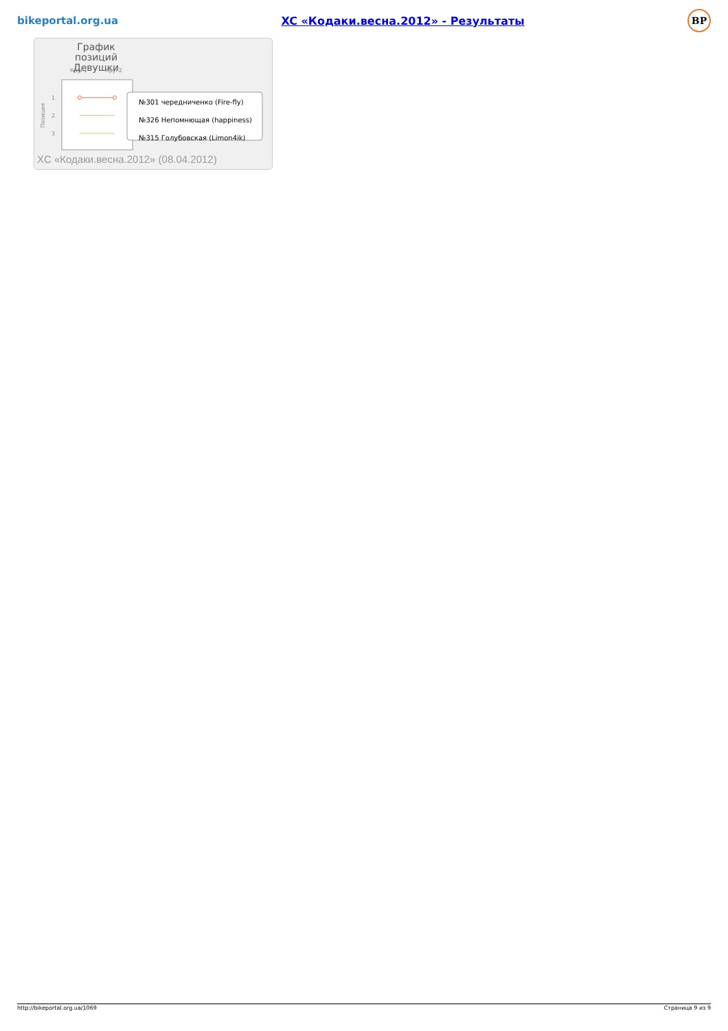bikeportal.org.ua XC «Кодаки.весна.2012» - Результаты BP
График позиций
Девушки
Круг1
Круг2
1
2
3
Позиция
№301 чередниченко (Fire-fly)
№326 Непомнющая (happiness)
№315 Голубовская (Limon4ik)
XC «Кодаки.весна.2012» (08.04.2012)
http://bikeportal.org.ua/1069 Страница 9 из 9